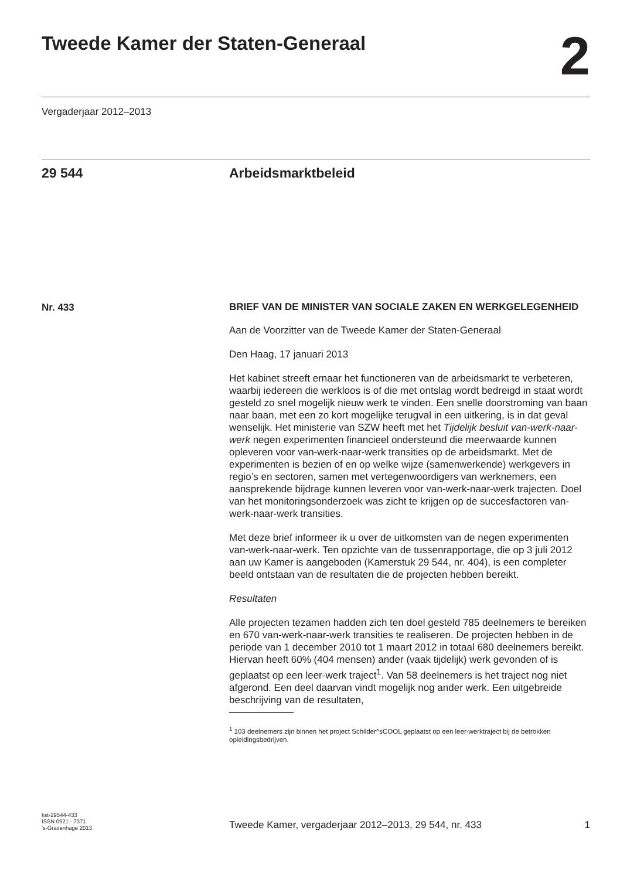Tweede Kamer der Staten-Generaal
2
Vergaderjaar 2012–2013
29 544 Arbeidsmarktbeleid
Nr. 433
BRIEF VAN DE MINISTER VAN SOCIALE ZAKEN EN WERKGELEGENHEID
Aan de Voorzitter van de Tweede Kamer der Staten-Generaal
Den Haag, 17 januari 2013
Het kabinet streeft ernaar het functioneren van de arbeidsmarkt te verbeteren, waarbij iedereen die werkloos is of die met ontslag wordt bedreigd in staat wordt gesteld zo snel mogelijk nieuw werk te vinden. Een snelle doorstroming van baan naar baan, met een zo kort mogelijke terugval in een uitkering, is in dat geval wenselijk. Het ministerie van SZW heeft met het Tijdelijk besluit van-werk-naar-werk negen experimenten financieel ondersteund die meerwaarde kunnen opleveren voor van-werk-naar-werk transities op de arbeidsmarkt. Met de experimenten is bezien of en op welke wijze (samenwerkende) werkgevers in regio’s en sectoren, samen met vertegenwoordigers van werknemers, een aansprekende bijdrage kunnen leveren voor van-werk-naar-werk trajecten. Doel van het monitoringsonderzoek was zicht te krijgen op de succesfactoren van-werk-naar-werk transities.
Met deze brief informeer ik u over de uitkomsten van de negen experimenten van-werk-naar-werk. Ten opzichte van de tussenrapportage, die op 3 juli 2012 aan uw Kamer is aangeboden (Kamerstuk 29 544, nr. 404), is een completer beeld ontstaan van de resultaten die de projecten hebben bereikt.
Resultaten
Alle projecten tezamen hadden zich ten doel gesteld 785 deelnemers te bereiken en 670 van-werk-naar-werk transities te realiseren. De projecten hebben in de periode van 1 december 2010 tot 1 maart 2012 in totaal 680 deelnemers bereikt. Hiervan heeft 60% (404 mensen) ander (vaak tijdelijk) werk gevonden of is geplaatst op een leer-werk traject<sup>1</sup>. Van 58 deelnemers is het traject nog niet afgerond. Een deel daarvan vindt mogelijk nog ander werk. Een uitgebreide beschrijving van de resultaten,
<sup>1</sup> 103 deelnemers zijn binnen het project Schilder^sCOOL geplaatst op een leer-werktraject bij de betrokken opleidingsbedrijven.
kst-29544-433
ISSN 0921 - 7371
’s-Gravenhage 2013
Tweede Kamer, vergaderjaar 2012–2013, 29 544, nr. 433
1